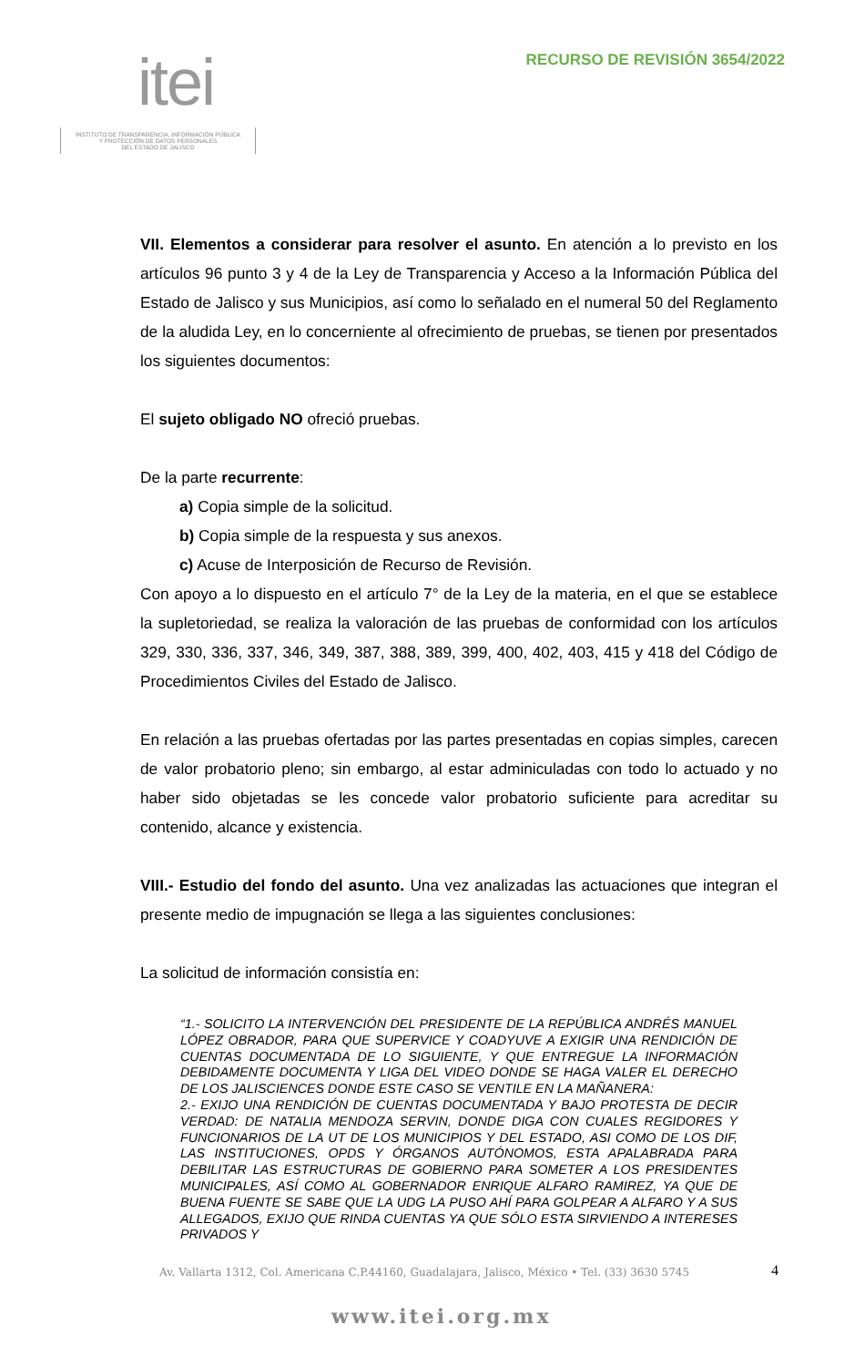itei
INSTITUTO DE TRANSPARENCIA, INFORMACIÓN PÚBLICA
Y PROTECCIÓN DE DATOS PERSONALES
DEL ESTADO DE JALISCO
RECURSO DE REVISIÓN 3654/2022
VII. Elementos a considerar para resolver el asunto. En atención a lo previsto en los artículos 96 punto 3 y 4 de la Ley de Transparencia y Acceso a la Información Pública del Estado de Jalisco y sus Municipios, así como lo señalado en el numeral 50 del Reglamento de la aludida Ley, en lo concerniente al ofrecimiento de pruebas, se tienen por presentados los siguientes documentos:
El sujeto obligado NO ofreció pruebas.
De la parte recurrente:
a) Copia simple de la solicitud.
b) Copia simple de la respuesta y sus anexos.
c) Acuse de Interposición de Recurso de Revisión.
Con apoyo a lo dispuesto en el artículo 7° de la Ley de la materia, en el que se establece la supletoriedad, se realiza la valoración de las pruebas de conformidad con los artículos 329, 330, 336, 337, 346, 349, 387, 388, 389, 399, 400, 402, 403, 415 y 418 del Código de Procedimientos Civiles del Estado de Jalisco.
En relación a las pruebas ofertadas por las partes presentadas en copias simples, carecen de valor probatorio pleno; sin embargo, al estar adminiculadas con todo lo actuado y no haber sido objetadas se les concede valor probatorio suficiente para acreditar su contenido, alcance y existencia.
VIII.- Estudio del fondo del asunto. Una vez analizadas las actuaciones que integran el presente medio de impugnación se llega a las siguientes conclusiones:
La solicitud de información consistía en:
“1.- SOLICITO LA INTERVENCIÓN DEL PRESIDENTE DE LA REPÚBLICA ANDRÉS MANUEL LÓPEZ OBRADOR, PARA QUE SUPERVICE Y COADYUVE A EXIGIR UNA RENDICIÓN DE CUENTAS DOCUMENTADA DE LO SIGUIENTE, Y QUE ENTREGUE LA INFORMACIÓN DEBIDAMENTE DOCUMENTA Y LIGA DEL VIDEO DONDE SE HAGA VALER EL DERECHO DE LOS JALISCIENCES DONDE ESTE CASO SE VENTILE EN LA MAÑANERA:
2.- EXIJO UNA RENDICIÓN DE CUENTAS DOCUMENTADA Y BAJO PROTESTA DE DECIR VERDAD: DE NATALIA MENDOZA SERVIN, DONDE DIGA CON CUALES REGIDORES Y FUNCIONARIOS DE LA UT DE LOS MUNICIPIOS Y DEL ESTADO, ASI COMO DE LOS DIF, LAS INSTITUCIONES, OPDS Y ÓRGANOS AUTÓNOMOS, ESTA APALABRADA PARA DEBILITAR LAS ESTRUCTURAS DE GOBIERNO PARA SOMETER A LOS PRESIDENTES MUNICIPALES, ASÍ COMO AL GOBERNADOR ENRIQUE ALFARO RAMIREZ, YA QUE DE BUENA FUENTE SE SABE QUE LA UDG LA PUSO AHÍ PARA GOLPEAR A ALFARO Y A SUS ALLEGADOS, EXIJO QUE RINDA CUENTAS YA QUE SÓLO ESTA SIRVIENDO A INTERESES PRIVADOS Y
Av. Vallarta 1312, Col. Americana C.P.44160, Guadalajara, Jalisco, México • Tel. (33) 3630 5745
4
www.itei.org.mx